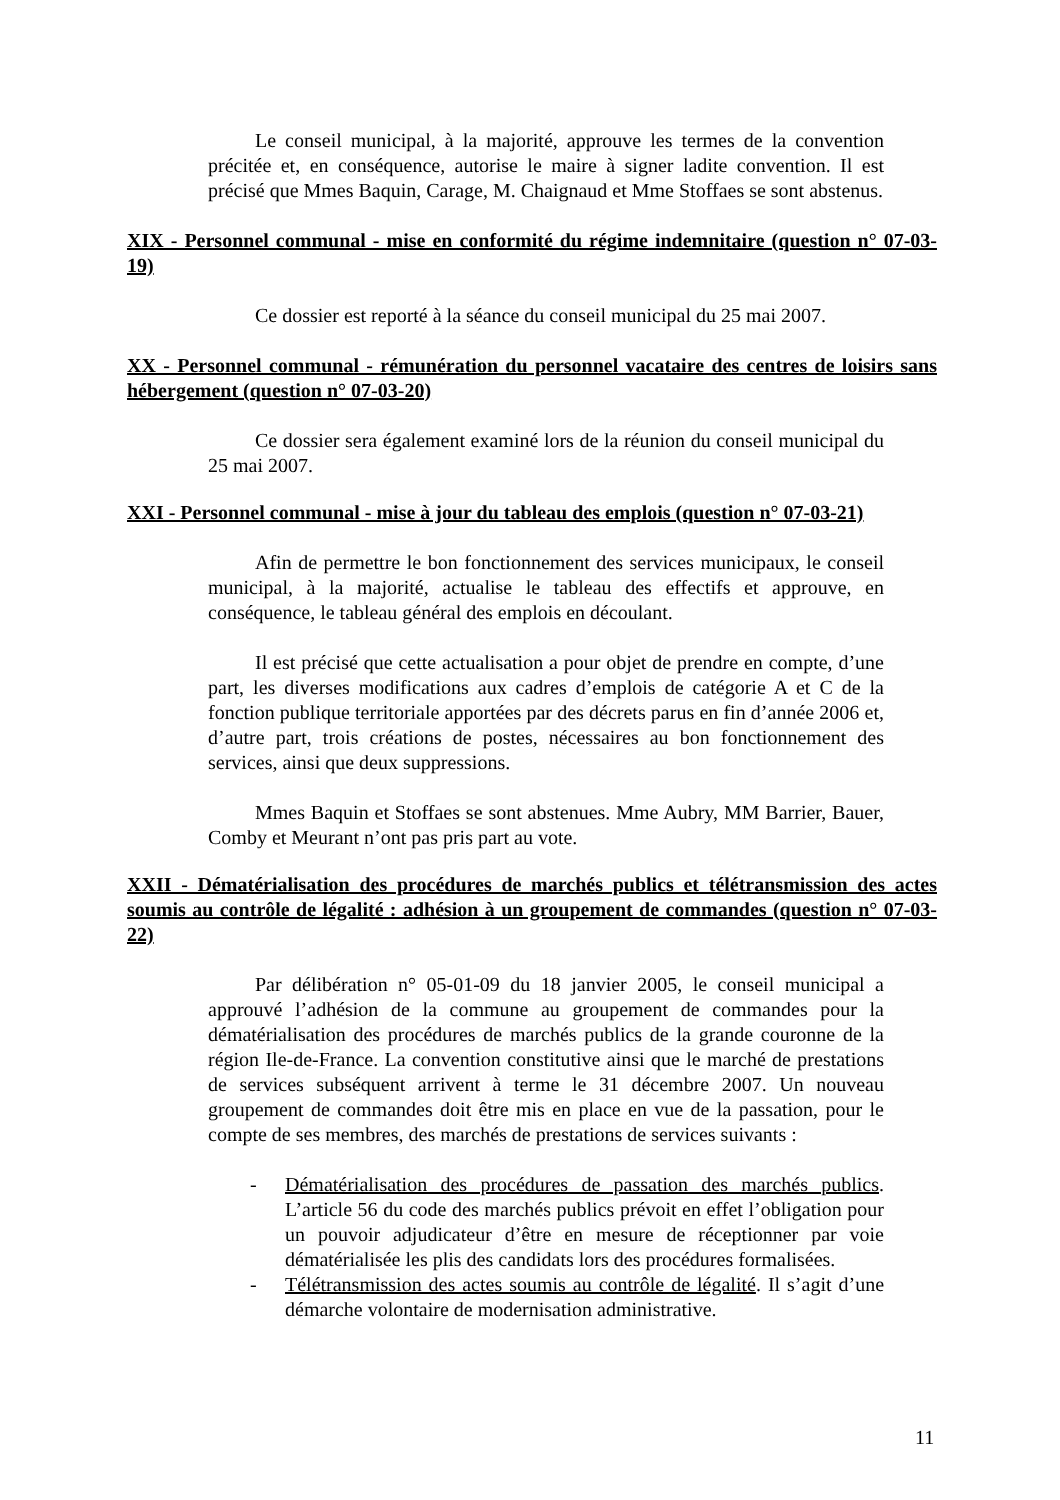Le conseil municipal, à la majorité, approuve les termes de la convention précitée et, en conséquence, autorise le maire à signer ladite convention. Il est précisé que Mmes Baquin, Carage, M. Chaignaud et Mme Stoffaes se sont abstenus.
XIX - Personnel communal - mise en conformité du régime indemnitaire (question n° 07-03-19)
Ce dossier est reporté à la séance du conseil municipal du 25 mai 2007.
XX - Personnel communal - rémunération du personnel vacataire des centres de loisirs sans hébergement (question n° 07-03-20)
Ce dossier sera également examiné lors de la réunion du conseil municipal du 25 mai 2007.
XXI - Personnel communal - mise à jour du tableau des emplois (question n° 07-03-21)
Afin de permettre le bon fonctionnement des services municipaux, le conseil municipal, à la majorité, actualise le tableau des effectifs et approuve, en conséquence, le tableau général des emplois en découlant.
Il est précisé que cette actualisation a pour objet de prendre en compte, d’une part, les diverses modifications aux cadres d’emplois de catégorie A et C de la fonction publique territoriale apportées par des décrets parus en fin d’année 2006 et, d’autre part, trois créations de postes, nécessaires au bon fonctionnement des services, ainsi que deux suppressions.
Mmes Baquin et Stoffaes se sont abstenues. Mme Aubry, MM Barrier, Bauer, Comby et Meurant n’ont pas pris part au vote.
XXII - Dématérialisation des procédures de marchés publics et télétransmission des actes soumis au contrôle de légalité : adhésion à un groupement de commandes (question n° 07-03-22)
Par délibération n° 05-01-09 du 18 janvier 2005, le conseil municipal a approuvé l’adhésion de la commune au groupement de commandes pour la dématérialisation des procédures de marchés publics de la grande couronne de la région Ile-de-France. La convention constitutive ainsi que le marché de prestations de services subséquent arrivent à terme le 31 décembre 2007. Un nouveau groupement de commandes doit être mis en place en vue de la passation, pour le compte de ses membres, des marchés de prestations de services suivants :
- Dématérialisation des procédures de passation des marchés publics. L’article 56 du code des marchés publics prévoit en effet l’obligation pour un pouvoir adjudicateur d’être en mesure de réceptionner par voie dématérialisée les plis des candidats lors des procédures formalisées.
- Télétransmission des actes soumis au contrôle de légalité. Il s’agit d’une démarche volontaire de modernisation administrative.
11